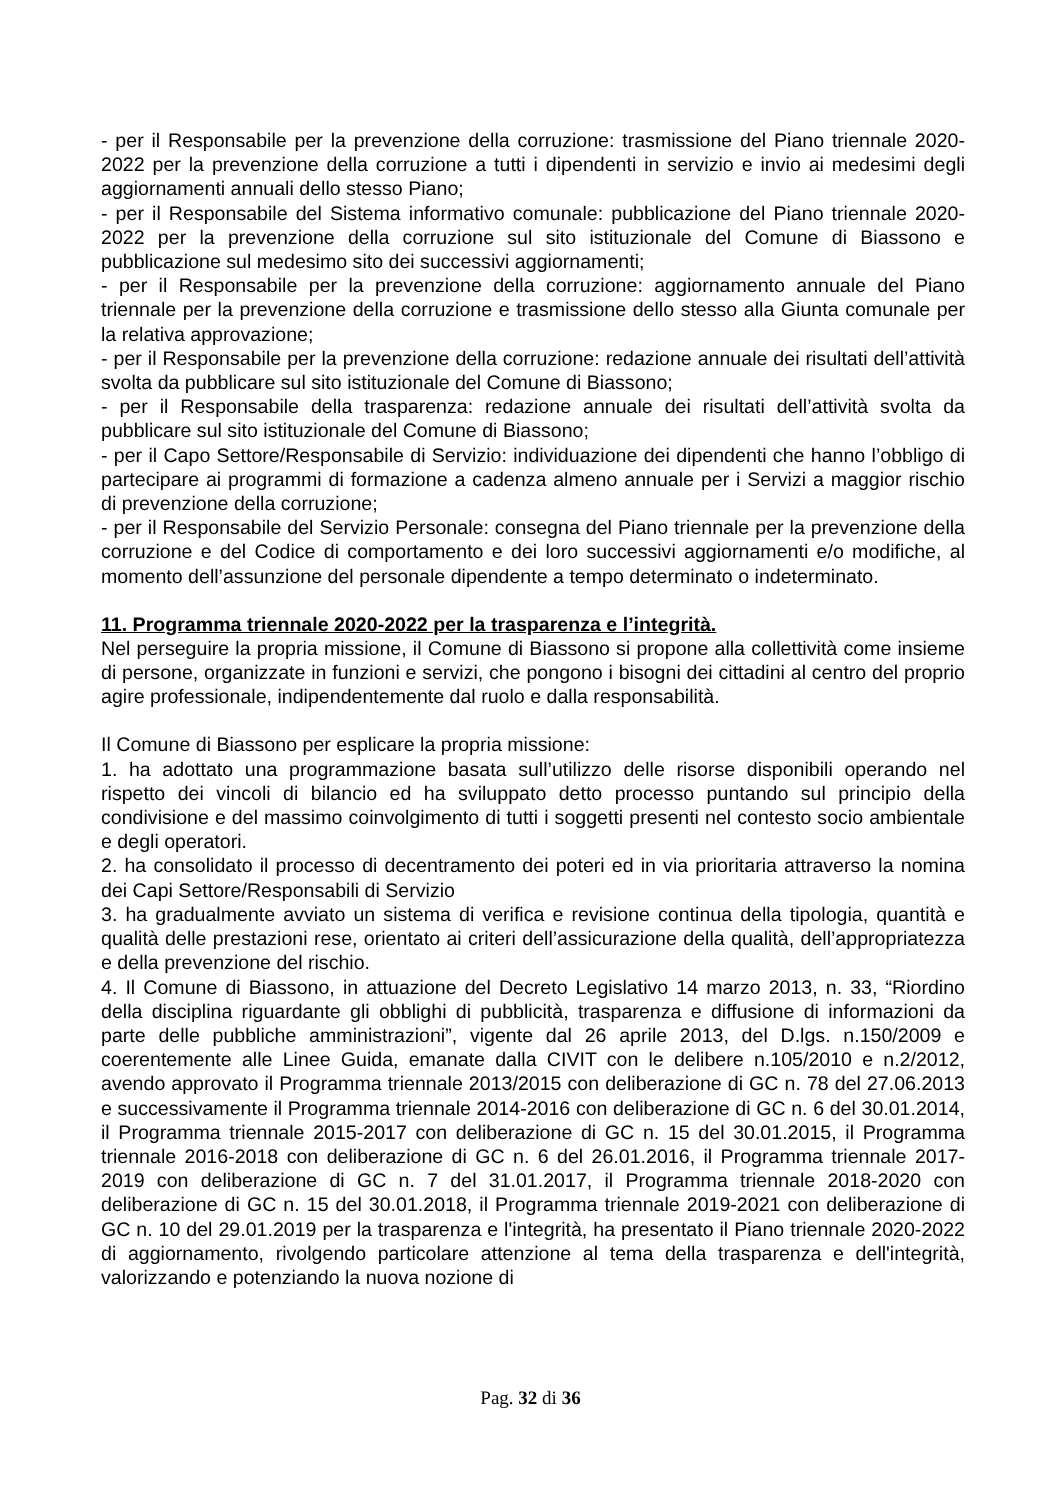- per il Responsabile per la prevenzione della corruzione: trasmissione del Piano triennale 2020-2022 per la prevenzione della corruzione a tutti i dipendenti in servizio e invio ai medesimi degli aggiornamenti annuali dello stesso Piano;
- per il Responsabile del Sistema informativo comunale: pubblicazione del Piano triennale 2020-2022 per la prevenzione della corruzione sul sito istituzionale del Comune di Biassono e pubblicazione sul medesimo sito dei successivi aggiornamenti;
- per il Responsabile per la prevenzione della corruzione: aggiornamento annuale del Piano triennale per la prevenzione della corruzione e trasmissione dello stesso alla Giunta comunale per la relativa approvazione;
- per il Responsabile per la prevenzione della corruzione: redazione annuale dei risultati dell’attività svolta da pubblicare sul sito istituzionale del Comune di Biassono;
- per il Responsabile della trasparenza: redazione annuale dei risultati dell’attività svolta da pubblicare sul sito istituzionale del Comune di Biassono;
- per il Capo Settore/Responsabile di Servizio: individuazione dei dipendenti che hanno l’obbligo di partecipare ai programmi di formazione a cadenza almeno annuale per i Servizi a maggior rischio di prevenzione della corruzione;
- per il Responsabile del Servizio Personale: consegna del Piano triennale per la prevenzione della corruzione e del Codice di comportamento e dei loro successivi aggiornamenti e/o modifiche, al momento dell’assunzione del personale dipendente a tempo determinato o indeterminato.
11. Programma triennale 2020-2022 per la trasparenza e l’integrità.
Nel perseguire la propria missione, il Comune di Biassono si propone alla collettività come insieme di persone, organizzate in funzioni e servizi, che pongono i bisogni dei cittadini al centro del proprio agire professionale, indipendentemente dal ruolo e dalla responsabilità.
Il Comune di Biassono per esplicare la propria missione:
1. ha adottato una programmazione basata sull’utilizzo delle risorse disponibili operando nel rispetto dei vincoli di bilancio ed ha sviluppato detto processo puntando sul principio della condivisione e del massimo coinvolgimento di tutti i soggetti presenti nel contesto socio ambientale e degli operatori.
2. ha consolidato il processo di decentramento dei poteri ed in via prioritaria attraverso la nomina dei Capi Settore/Responsabili di Servizio
3. ha gradualmente avviato un sistema di verifica e revisione continua della tipologia, quantità e qualità delle prestazioni rese, orientato ai criteri dell’assicurazione della qualità, dell’appropriatezza e della prevenzione del rischio.
4. Il Comune di Biassono, in attuazione del Decreto Legislativo 14 marzo 2013, n. 33, “Riordino della disciplina riguardante gli obblighi di pubblicità, trasparenza e diffusione di informazioni da parte delle pubbliche amministrazioni”, vigente dal 26 aprile 2013, del D.lgs. n.150/2009 e coerentemente alle Linee Guida, emanate dalla CIVIT con le delibere n.105/2010 e n.2/2012, avendo approvato il Programma triennale 2013/2015 con deliberazione di GC n. 78 del 27.06.2013 e successivamente il Programma triennale 2014-2016 con deliberazione di GC n. 6 del 30.01.2014, il Programma triennale 2015-2017 con deliberazione di GC n. 15 del 30.01.2015, il Programma triennale 2016-2018 con deliberazione di GC n. 6 del 26.01.2016, il Programma triennale 2017-2019 con deliberazione di GC n. 7 del 31.01.2017, il Programma triennale 2018-2020 con deliberazione di GC n. 15 del 30.01.2018, il Programma triennale 2019-2021 con deliberazione di GC n. 10 del 29.01.2019 per la trasparenza e l'integrità, ha presentato il Piano triennale 2020-2022 di aggiornamento, rivolgendo particolare attenzione al tema della trasparenza e dell'integrità, valorizzando e potenziando la nuova nozione di
Pag. 32 di 36